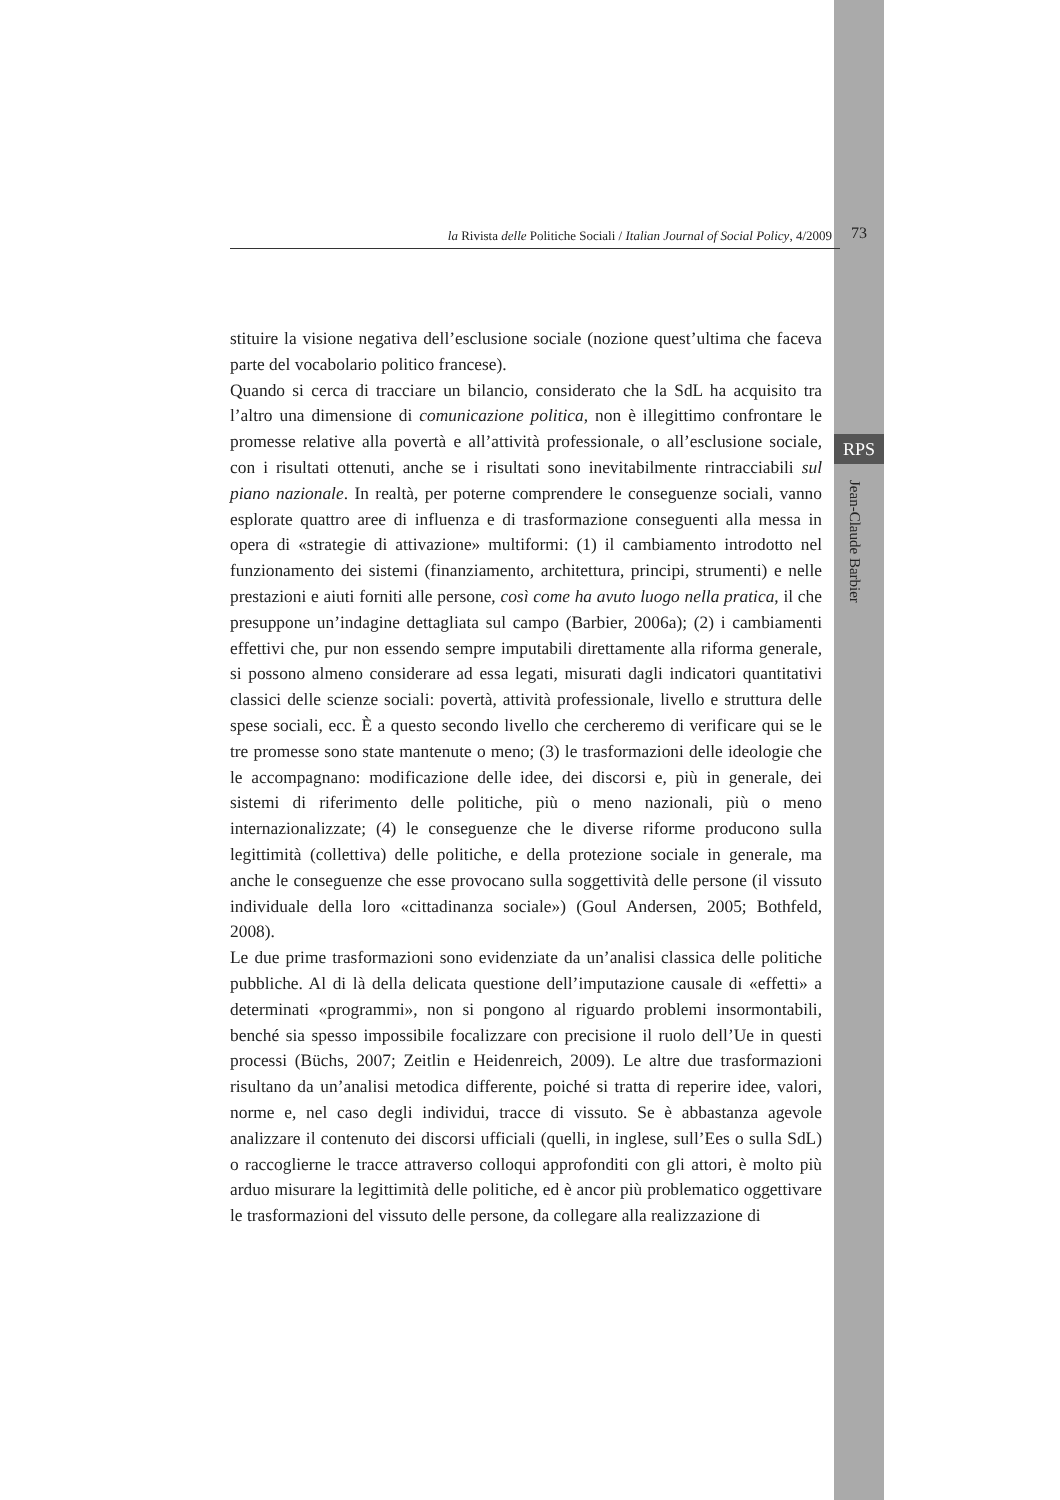la Rivista delle Politiche Sociali / Italian Journal of Social Policy, 4/2009 73
RPS
Jean-Claude Barbier
stituire la visione negativa dell’esclusione sociale (nozione quest’ultima che faceva parte del vocabolario politico francese).
Quando si cerca di tracciare un bilancio, considerato che la SdL ha acquisito tra l’altro una dimensione di comunicazione politica, non è illegittimo confrontare le promesse relative alla povertà e all’attività professionale, o all’esclusione sociale, con i risultati ottenuti, anche se i risultati sono inevitabilmente rintracciabili sul piano nazionale. In realtà, per poterne comprendere le conseguenze sociali, vanno esplorate quattro aree di influenza e di trasformazione conseguenti alla messa in opera di «strategie di attivazione» multiformi: (1) il cambiamento introdotto nel funzionamento dei sistemi (finanziamento, architettura, principi, strumenti) e nelle prestazioni e aiuti forniti alle persone, così come ha avuto luogo nella pratica, il che presuppone un’indagine dettagliata sul campo (Barbier, 2006a); (2) i cambiamenti effettivi che, pur non essendo sempre imputabili direttamente alla riforma generale, si possono almeno considerare ad essa legati, misurati dagli indicatori quantitativi classici delle scienze sociali: povertà, attività professionale, livello e struttura delle spese sociali, ecc. È a questo secondo livello che cercheremo di verificare qui se le tre promesse sono state mantenute o meno; (3) le trasformazioni delle ideologie che le accompagnano: modificazione delle idee, dei discorsi e, più in generale, dei sistemi di riferimento delle politiche, più o meno nazionali, più o meno internazionalizzate; (4) le conseguenze che le diverse riforme producono sulla legittimità (collettiva) delle politiche, e della protezione sociale in generale, ma anche le conseguenze che esse provocano sulla soggettività delle persone (il vissuto individuale della loro «cittadinanza sociale») (Goul Andersen, 2005; Bothfeld, 2008).
Le due prime trasformazioni sono evidenziate da un’analisi classica delle politiche pubbliche. Al di là della delicata questione dell’imputazione causale di «effetti» a determinati «programmi», non si pongono al riguardo problemi insormontabili, benché sia spesso impossibile focalizzare con precisione il ruolo dell’Ue in questi processi (Büchs, 2007; Zeitlin e Heidenreich, 2009). Le altre due trasformazioni risultano da un’analisi metodica differente, poiché si tratta di reperire idee, valori, norme e, nel caso degli individui, tracce di vissuto. Se è abbastanza agevole analizzare il contenuto dei discorsi ufficiali (quelli, in inglese, sull’Ees o sulla SdL) o raccoglierne le tracce attraverso colloqui approfonditi con gli attori, è molto più arduo misurare la legittimità delle politiche, ed è ancor più problematico oggettivare le trasformazioni del vissuto delle persone, da collegare alla realizzazione di